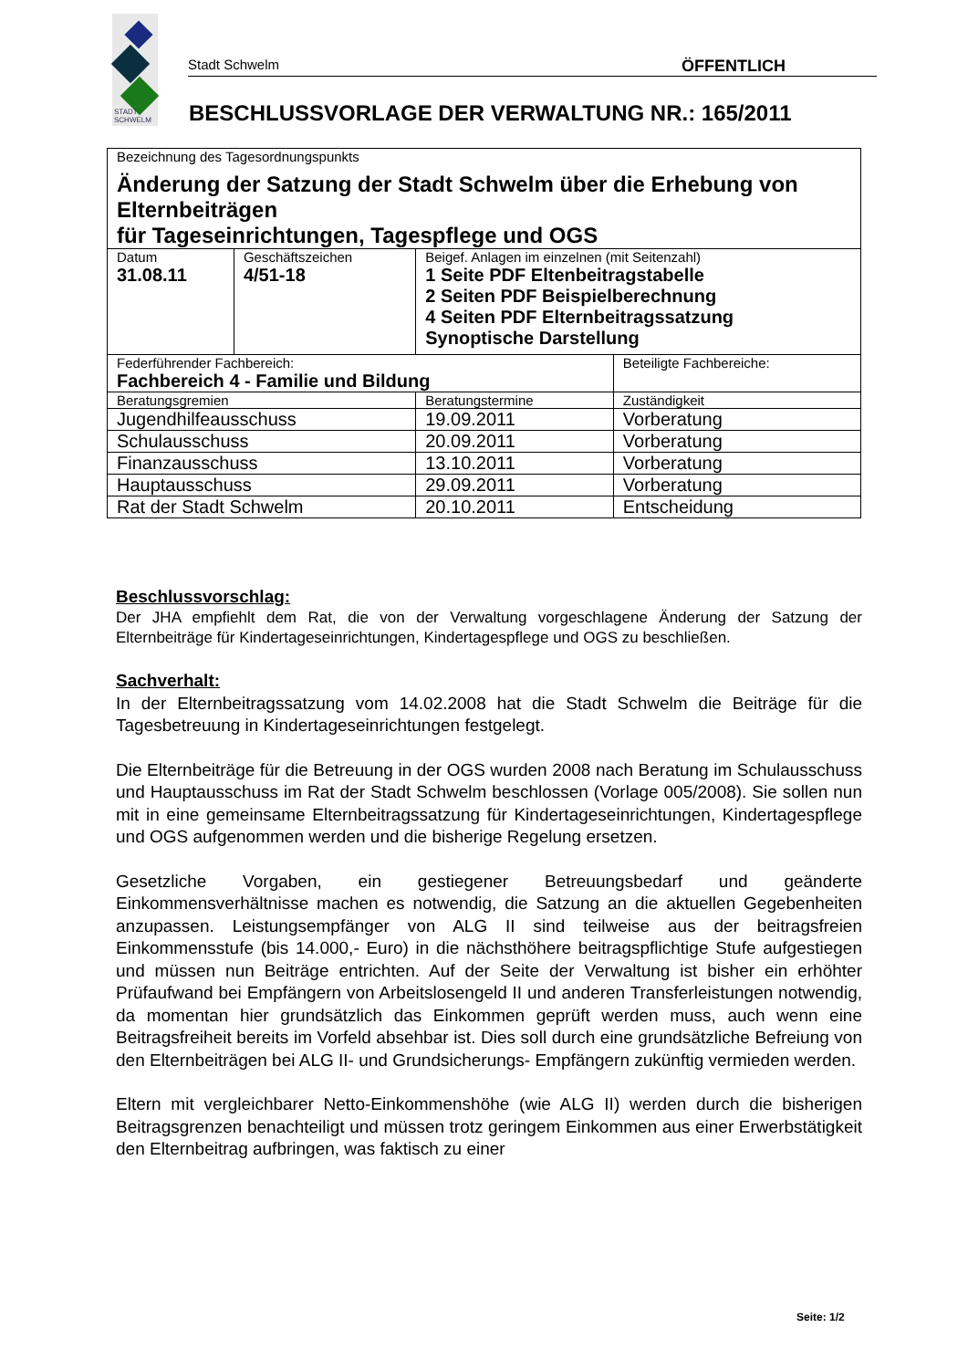STADT
SCHWELM
Stadt Schwelm ÖFFENTLICH
BESCHLUSSVORLAGE DER VERWALTUNG NR.: 165/2011
| Bezeichnung des Tagesordnungspunkts Änderung der Satzung der Stadt Schwelm über die Erhebung von Elternbeiträgen für Tageseinrichtungen, Tagespflege und OGS | | | | |
| Datum 31.08.11 | Geschäftszeichen 4/51-18 | Beigef. Anlagen im einzelnen (mit Seitenzahl) 1 Seite PDF Eltenbeitragstabelle 2 Seiten PDF Beispielberechnung 4 Seiten PDF Elternbeitragssatzung Synoptische Darstellung | | |
| Federführender Fachbereich: Fachbereich 4 - Familie und Bildung | | | | Beteiligte Fachbereiche: |
| Beratungsgremien | | | Beratungstermine | Zuständigkeit |
| Jugendhilfeausschuss | | | 19.09.2011 | Vorberatung |
| Schulausschuss | | | 20.09.2011 | Vorberatung |
| Finanzausschuss | | | 13.10.2011 | Vorberatung |
| Hauptausschuss | | | 29.09.2011 | Vorberatung |
| Rat der Stadt Schwelm | | | 20.10.2011 | Entscheidung |
Beschlussvorschlag:
Der JHA empfiehlt dem Rat, die von der Verwaltung vorgeschlagene Änderung der Satzung der Elternbeiträge für Kindertageseinrichtungen, Kindertagespflege und OGS zu beschließen.
Sachverhalt:
In der Elternbeitragssatzung vom 14.02.2008 hat die Stadt Schwelm die Beiträge für die Tagesbetreuung in Kindertageseinrichtungen festgelegt.
Die Elternbeiträge für die Betreuung in der OGS wurden 2008 nach Beratung im Schulausschuss und Hauptausschuss im Rat der Stadt Schwelm beschlossen (Vorlage 005/2008). Sie sollen nun mit in eine gemeinsame Elternbeitragssatzung für Kindertageseinrichtungen, Kindertagespflege und OGS aufgenommen werden und die bisherige Regelung ersetzen.
Gesetzliche Vorgaben, ein gestiegener Betreuungsbedarf und geänderte Einkommensverhältnisse machen es notwendig, die Satzung an die aktuellen Gegebenheiten anzupassen. Leistungsempfänger von ALG II sind teilweise aus der beitragsfreien Einkommensstufe (bis 14.000,- Euro) in die nächsthöhere beitragspflichtige Stufe aufgestiegen und müssen nun Beiträge entrichten. Auf der Seite der Verwaltung ist bisher ein erhöhter Prüfaufwand bei Empfängern von Arbeitslosengeld II und anderen Transferleistungen notwendig, da momentan hier grundsätzlich das Einkommen geprüft werden muss, auch wenn eine Beitragsfreiheit bereits im Vorfeld absehbar ist. Dies soll durch eine grundsätzliche Befreiung von den Elternbeiträgen bei ALG II- und Grundsicherungs- Empfängern zukünftig vermieden werden.
Eltern mit vergleichbarer Netto-Einkommenshöhe (wie ALG II) werden durch die bisherigen Beitragsgrenzen benachteiligt und müssen trotz geringem Einkommen aus einer Erwerbstätigkeit den Elternbeitrag aufbringen, was faktisch zu einer
Seite: 1/2